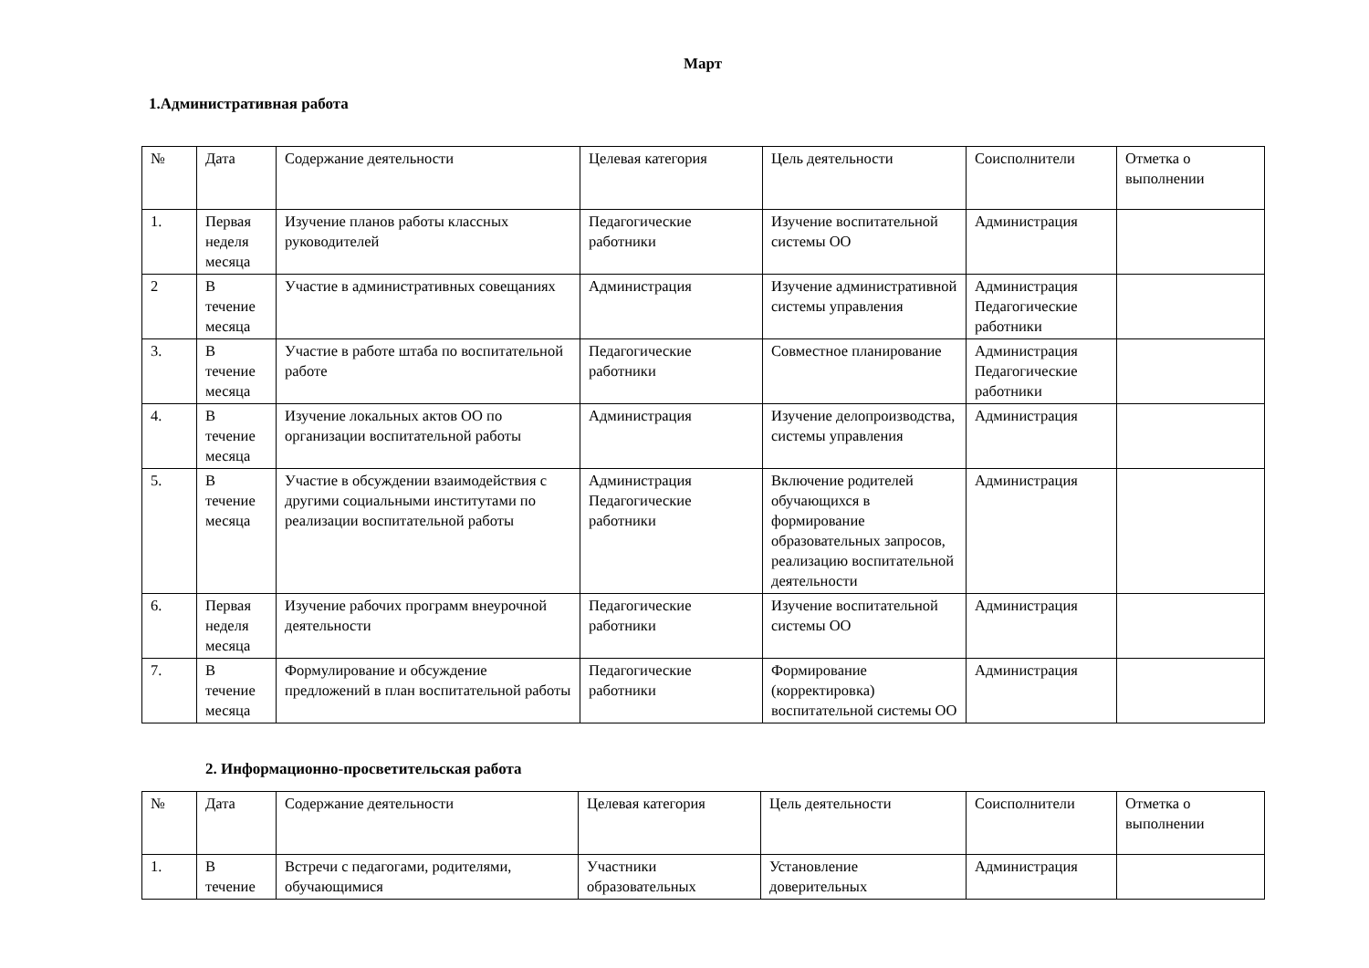Март
1.Административная работа
| № | Дата | Содержание деятельности | Целевая категория | Цель деятельности | Соисполнители | Отметка о выполнении |
| --- | --- | --- | --- | --- | --- | --- |
| 1. | Первая неделя месяца | Изучение планов работы классных руководителей | Педагогические работники | Изучение воспитательной системы ОО | Администрация | |
| 2 | В течение месяца | Участие в административных совещаниях | Администрация | Изучение административной системы управления | Администрация Педагогические работники | |
| 3. | В течение месяца | Участие в работе штаба по воспитательной работе | Педагогические работники | Совместное планирование | Администрация Педагогические работники | |
| 4. | В течение месяца | Изучение локальных актов ОО по организации воспитательной работы | Администрация | Изучение делопроизводства, системы управления | Администрация | |
| 5. | В течение месяца | Участие в обсуждении взаимодействия с другими социальными институтами по реализации воспитательной работы | Администрация Педагогические работники | Включение родителей обучающихся в формирование образовательных запросов, реализацию воспитательной деятельности | Администрация | |
| 6. | Первая неделя месяца | Изучение рабочих программ внеурочной деятельности | Педагогические работники | Изучение воспитательной системы ОО | Администрация | |
| 7. | В течение месяца | Формулирование и обсуждение предложений в план воспитательной работы | Педагогические работники | Формирование (корректировка) воспитательной системы ОО | Администрация | |
2. Информационно-просветительская работа
| № | Дата | Содержание деятельности | Целевая категория | Цель деятельности | Соисполнители | Отметка о выполнении |
| --- | --- | --- | --- | --- | --- | --- |
| 1. | В течение | Встречи с педагогами, родителями, обучающимися | Участники образовательных | Установление доверительных | Администрация | |